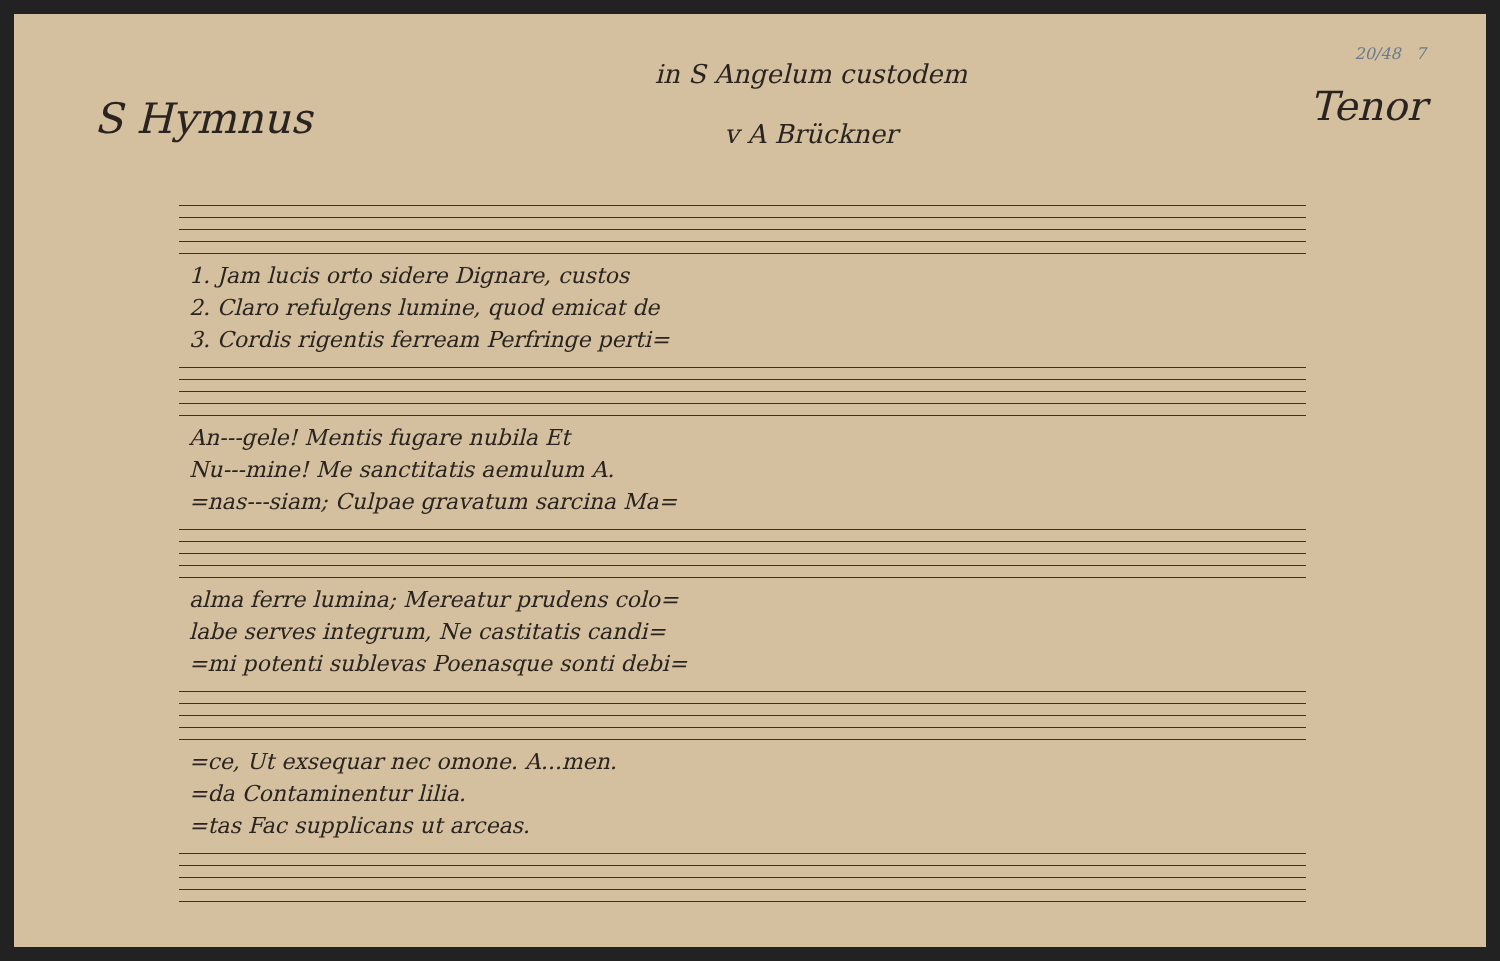S Hymnus
in S Angelum custodem
v A Brückner
20/48 7
Tenor
1. Jam lucis orto sidere Dignare, custos
2. Claro refulgens lumine, quod emicat de
3. Cordis rigentis ferream Perfringe perti=
An---gele! Mentis fugare nubila Et
Nu---mine! Me sanctitatis aemulum A.
=nas---siam; Culpae gravatum sarcina Ma=
alma ferre lumina; Mereatur prudens colo=
labe serves integrum, Ne castitatis candi=
=mi potenti sublevas Poenasque sonti debi=
=ce, Ut exsequar nec omone. A...men.
=da Contaminentur lilia.
=tas Fac supplicans ut arceas.